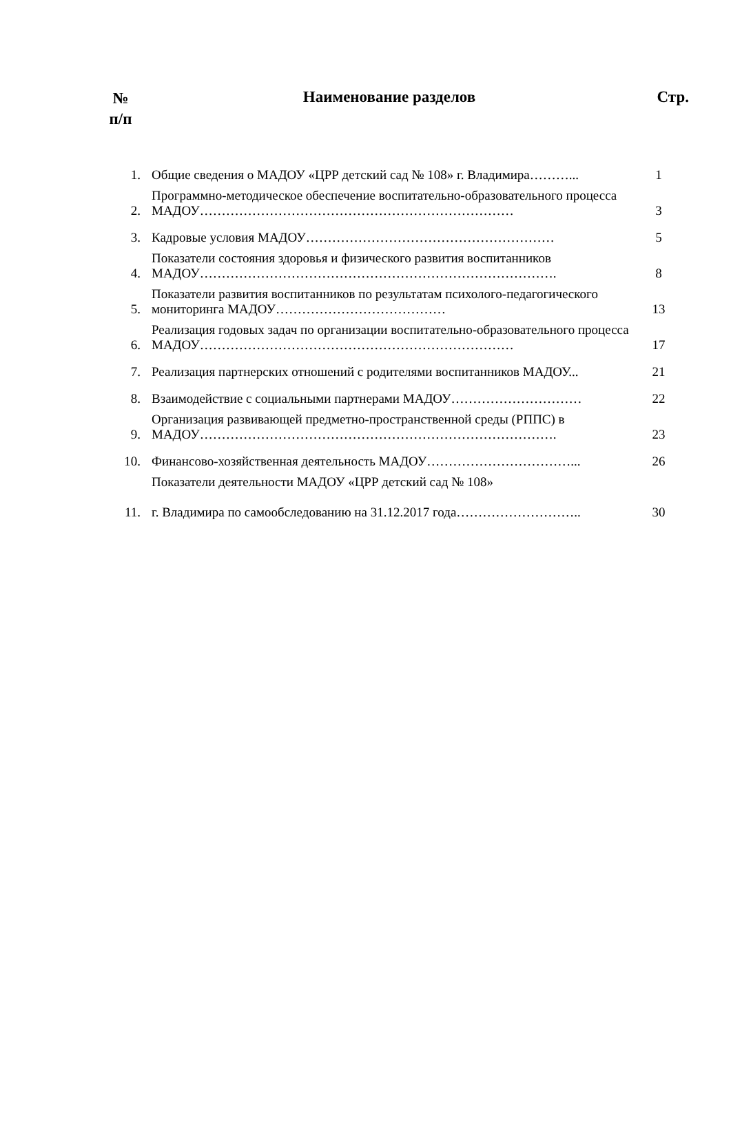№
п/п
Наименование разделов Стр.
| 1. | Общие сведения о МАДОУ «ЦРР детский сад № 108» г. Владимира………... | 1 |
| 2. | Программно-методическое обеспечение воспитательно-образовательного процесса МАДОУ……………………………………………………………… | 3 |
| 3. | Кадровые условия МАДОУ………………………………………………… | 5 |
| 4. | Показатели состояния здоровья и физического развития воспитанников МАДОУ………………………………………………………………………. | 8 |
| 5. | Показатели развития воспитанников по результатам психолого-педагогического мониторинга МАДОУ………………………………… | 13 |
| 6. | Реализация годовых задач по организации воспитательно-образовательного процесса МАДОУ……………………………………………………………… | 17 |
| 7. | Реализация партнерских отношений с родителями воспитанников МАДОУ... | 21 |
| 8. | Взаимодействие с социальными партнерами МАДОУ………………………… | 22 |
| 9. | Организация развивающей предметно-пространственной среды (РППС) в МАДОУ………………………………………………………………………. | 23 |
| 10. | Финансово-хозяйственная деятельность МАДОУ……………………………... | 26 |
| 11. | Показатели деятельности МАДОУ «ЦРР детский сад № 108» г. Владимира по самообследованию на 31.12.2017 года……………………….. | 30 |